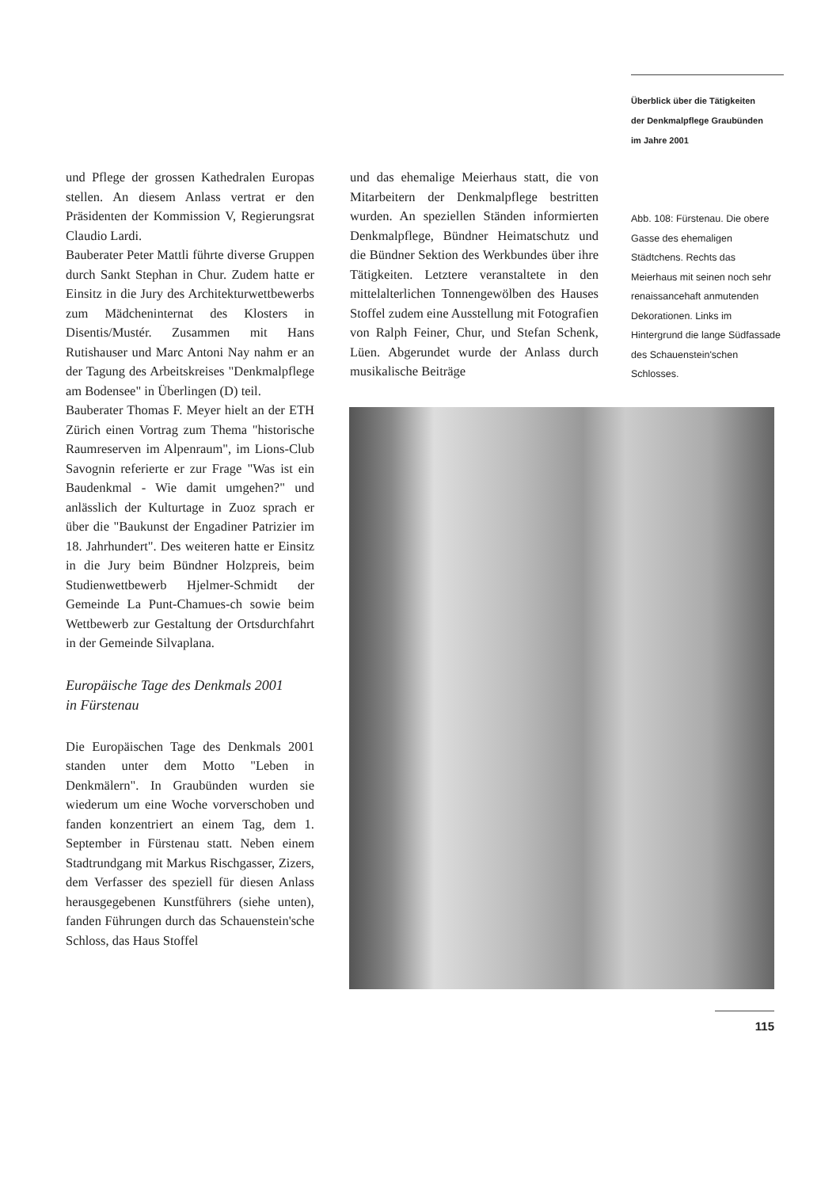Überblick über die Tätigkeiten
der Denkmalpflege Graubünden
im Jahre 2001
und Pflege der grossen Kathedralen Europas stellen. An diesem Anlass vertrat er den Präsidenten der Kommission V, Regierungsrat Claudio Lardi.
Bauberater Peter Mattli führte diverse Gruppen durch Sankt Stephan in Chur. Zudem hatte er Einsitz in die Jury des Architekturwettbewerbs zum Mädcheninternat des Klosters in Disentis/Mustér. Zusammen mit Hans Rutishauser und Marc Antoni Nay nahm er an der Tagung des Arbeitskreises "Denkmalpflege am Bodensee" in Überlingen (D) teil.
Bauberater Thomas F. Meyer hielt an der ETH Zürich einen Vortrag zum Thema "historische Raumreserven im Alpenraum", im Lions-Club Savognin referierte er zur Frage "Was ist ein Baudenkmal - Wie damit umgehen?" und anlässlich der Kulturtage in Zuoz sprach er über die "Baukunst der Engadiner Patrizier im 18. Jahrhundert". Des weiteren hatte er Einsitz in die Jury beim Bündner Holzpreis, beim Studienwettbewerb Hjelmer-Schmidt der Gemeinde La Punt-Chamues-ch sowie beim Wettbewerb zur Gestaltung der Ortsdurchfahrt in der Gemeinde Silvaplana.
Europäische Tage des Denkmals 2001
in Fürstenau
Die Europäischen Tage des Denkmals 2001 standen unter dem Motto "Leben in Denkmälern". In Graubünden wurden sie wiederum um eine Woche vorverschoben und fanden konzentriert an einem Tag, dem 1. September in Fürstenau statt. Neben einem Stadtrundgang mit Markus Rischgasser, Zizers, dem Verfasser des speziell für diesen Anlass herausgegebenen Kunstführers (siehe unten), fanden Führungen durch das Schauenstein'sche Schloss, das Haus Stoffel
und das ehemalige Meierhaus statt, die von Mitarbeitern der Denkmalpflege bestritten wurden. An speziellen Ständen informierten Denkmalpflege, Bündner Heimatschutz und die Bündner Sektion des Werkbundes über ihre Tätigkeiten. Letztere veranstaltete in den mittelalterlichen Tonnengewölben des Hauses Stoffel zudem eine Ausstellung mit Fotografien von Ralph Feiner, Chur, und Stefan Schenk, Lüen. Abgerundet wurde der Anlass durch musikalische Beiträge
Abb. 108: Fürstenau. Die obere Gasse des ehemaligen Städtchens. Rechts das Meierhaus mit seinen noch sehr renaissancehaft anmutenden Dekorationen. Links im Hintergrund die lange Südfassade des Schauenstein'schen Schlosses.
115